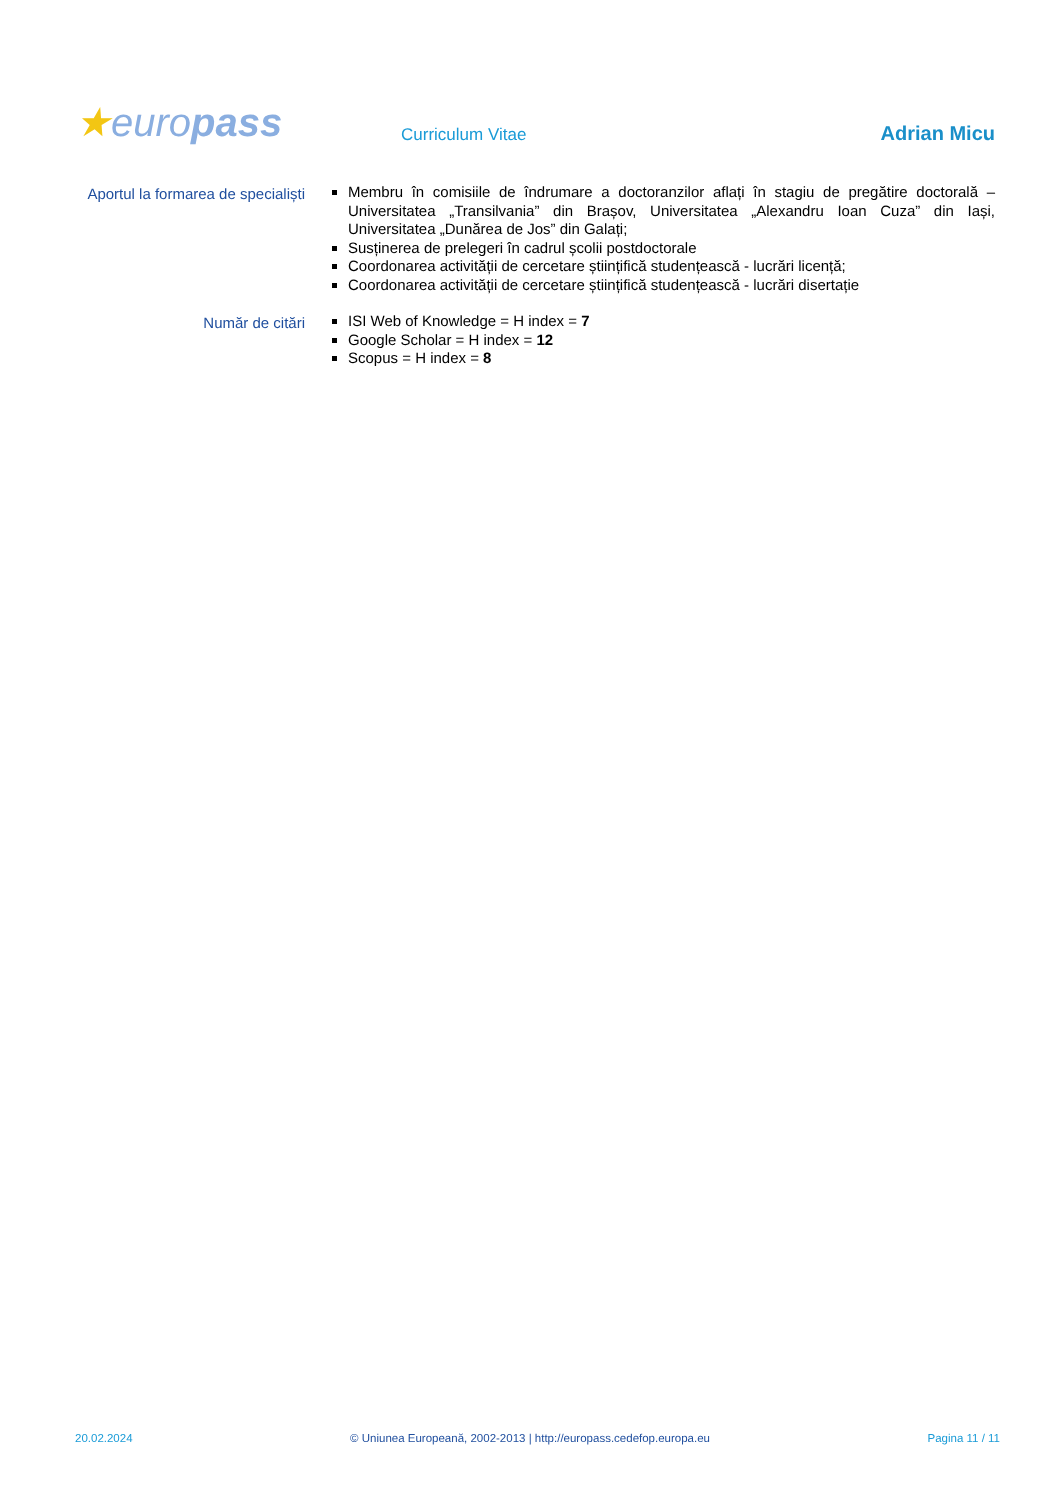★europass
Curriculum Vitae
Adrian Micu
Aportul la formarea de specialiști
Membru în comisiile de îndrumare a doctoranzilor aflați în stagiu de pregătire doctorală – Universitatea „Transilvania” din Brașov, Universitatea „Alexandru Ioan Cuza” din Iași, Universitatea „Dunărea de Jos” din Galați;
Susținerea de prelegeri în cadrul școlii postdoctorale
Coordonarea activității de cercetare științifică studențească - lucrări licență;
Coordonarea activității de cercetare științifică studențească - lucrări disertație
Număr de citări
ISI Web of Knowledge = H index = 7
Google Scholar = H index = 12
Scopus = H index = 8
20.02.2024 © Uniunea Europeană, 2002-2013 | http://europass.cedefop.europa.eu Pagina 11 / 11